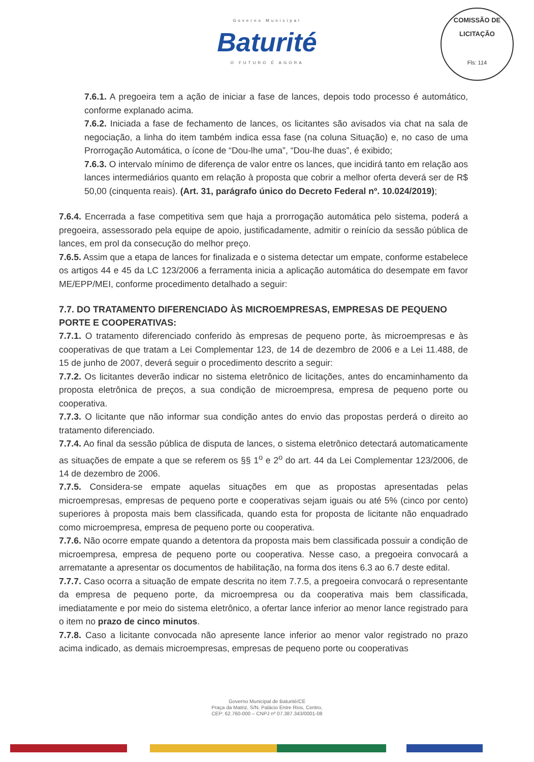Governo Municipal
Baturité
O FUTURO É AGORA
COMISSÃO DE LICITAÇÃO
Fls: 114
7.6.1. A pregoeira tem a ação de iniciar a fase de lances, depois todo processo é automático, conforme explanado acima.
7.6.2. Iniciada a fase de fechamento de lances, os licitantes são avisados via chat na sala de negociação, a linha do item também indica essa fase (na coluna Situação) e, no caso de uma Prorrogação Automática, o ícone de “Dou-lhe uma”, “Dou-lhe duas”, é exibido;
7.6.3. O intervalo mínimo de diferença de valor entre os lances, que incidirá tanto em relação aos lances intermediários quanto em relação à proposta que cobrir a melhor oferta deverá ser de R$ 50,00 (cinquenta reais). (Art. 31, parágrafo único do Decreto Federal nº. 10.024/2019);
7.6.4. Encerrada a fase competitiva sem que haja a prorrogação automática pelo sistema, poderá a pregoeira, assessorado pela equipe de apoio, justificadamente, admitir o reinício da sessão pública de lances, em prol da consecução do melhor preço.
7.6.5. Assim que a etapa de lances for finalizada e o sistema detectar um empate, conforme estabelece os artigos 44 e 45 da LC 123/2006 a ferramenta inicia a aplicação automática do desempate em favor ME/EPP/MEI, conforme procedimento detalhado a seguir:
7.7. DO TRATAMENTO DIFERENCIADO ÀS MICROEMPRESAS, EMPRESAS DE PEQUENO PORTE E COOPERATIVAS:
7.7.1. O tratamento diferenciado conferido às empresas de pequeno porte, às microempresas e às cooperativas de que tratam a Lei Complementar 123, de 14 de dezembro de 2006 e a Lei 11.488, de 15 de junho de 2007, deverá seguir o procedimento descrito a seguir:
7.7.2. Os licitantes deverão indicar no sistema eletrônico de licitações, antes do encaminhamento da proposta eletrônica de preços, a sua condição de microempresa, empresa de pequeno porte ou cooperativa.
7.7.3. O licitante que não informar sua condição antes do envio das propostas perderá o direito ao tratamento diferenciado.
7.7.4. Ao final da sessão pública de disputa de lances, o sistema eletrônico detectará automaticamente as situações de empate a que se referem os §§ 1<sup>o</sup> e 2<sup>o</sup> do art. 44 da Lei Complementar 123/2006, de 14 de dezembro de 2006.
7.7.5. Considera-se empate aquelas situações em que as propostas apresentadas pelas microempresas, empresas de pequeno porte e cooperativas sejam iguais ou até 5% (cinco por cento) superiores à proposta mais bem classificada, quando esta for proposta de licitante não enquadrado como microempresa, empresa de pequeno porte ou cooperativa.
7.7.6. Não ocorre empate quando a detentora da proposta mais bem classificada possuir a condição de microempresa, empresa de pequeno porte ou cooperativa. Nesse caso, a pregoeira convocará a arrematante a apresentar os documentos de habilitação, na forma dos itens 6.3 ao 6.7 deste edital.
7.7.7. Caso ocorra a situação de empate descrita no item 7.7.5, a pregoeira convocará o representante da empresa de pequeno porte, da microempresa ou da cooperativa mais bem classificada, imediatamente e por meio do sistema eletrônico, a ofertar lance inferior ao menor lance registrado para o item no prazo de cinco minutos.
7.7.8. Caso a licitante convocada não apresente lance inferior ao menor valor registrado no prazo acima indicado, as demais microempresas, empresas de pequeno porte ou cooperativas
Governo Municipal de Baturité/CE
Praça da Matriz, S/N, Palácio Entre Rios, Centro,
CEP: 62.760-000 – CNPJ nº 07.387.343/0001-08